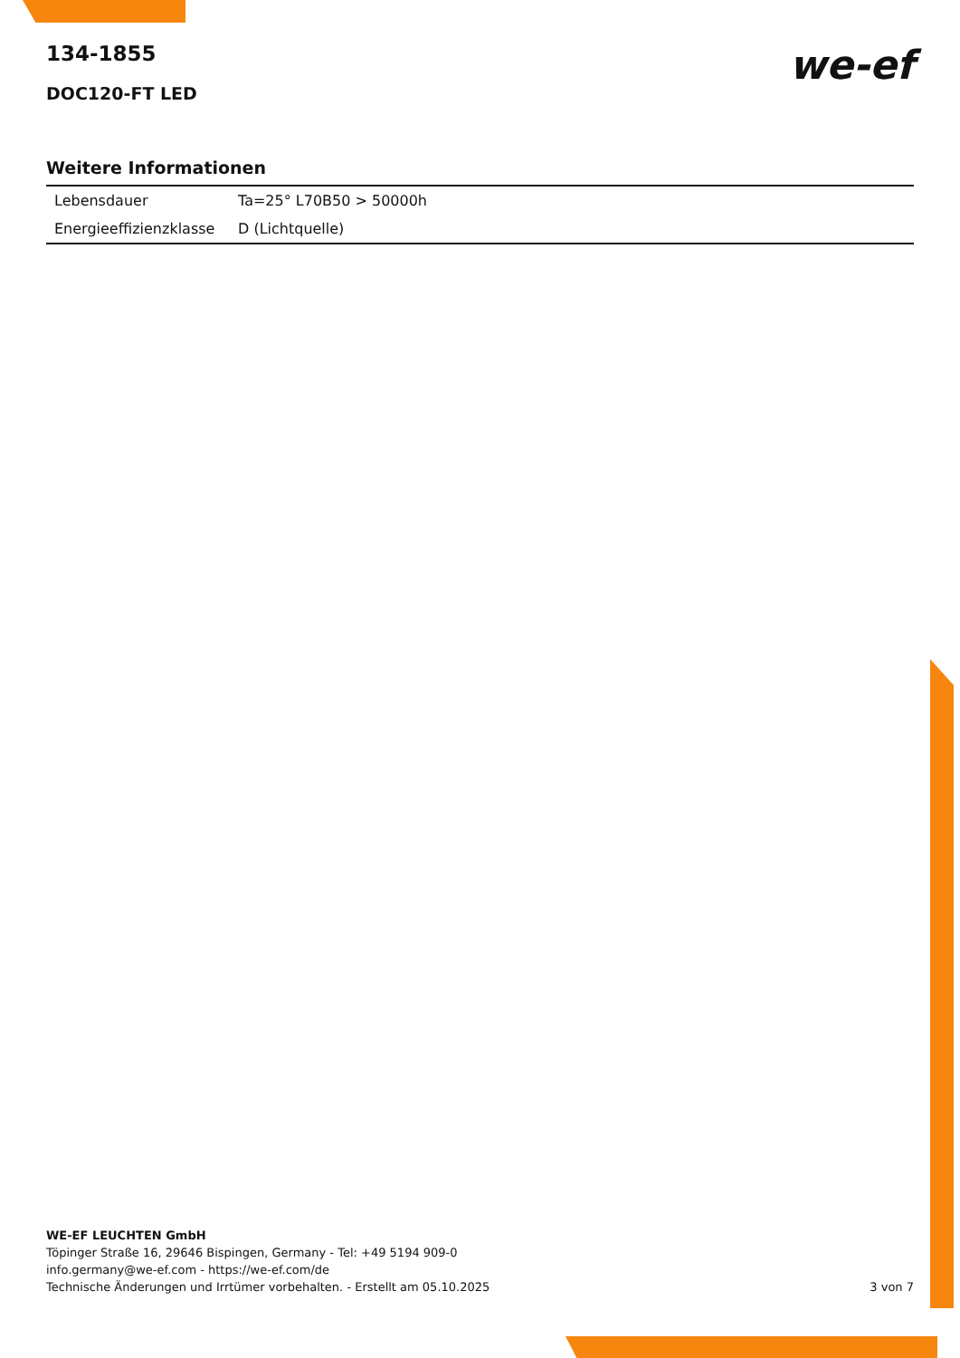we-ef
134-1855
DOC120-FT LED
Weitere Informationen
| Lebensdauer | Ta=25° L70B50 > 50000h |
| Energieeffizienzklasse | D (Lichtquelle) |
WE-EF LEUCHTEN GmbH
Töpinger Straße 16, 29646 Bispingen, Germany - Tel: +49 5194 909-0
info.germany@we-ef.com - https://we-ef.com/de
Technische Änderungen und Irrtümer vorbehalten. - Erstellt am 05.10.2025
3 von 7